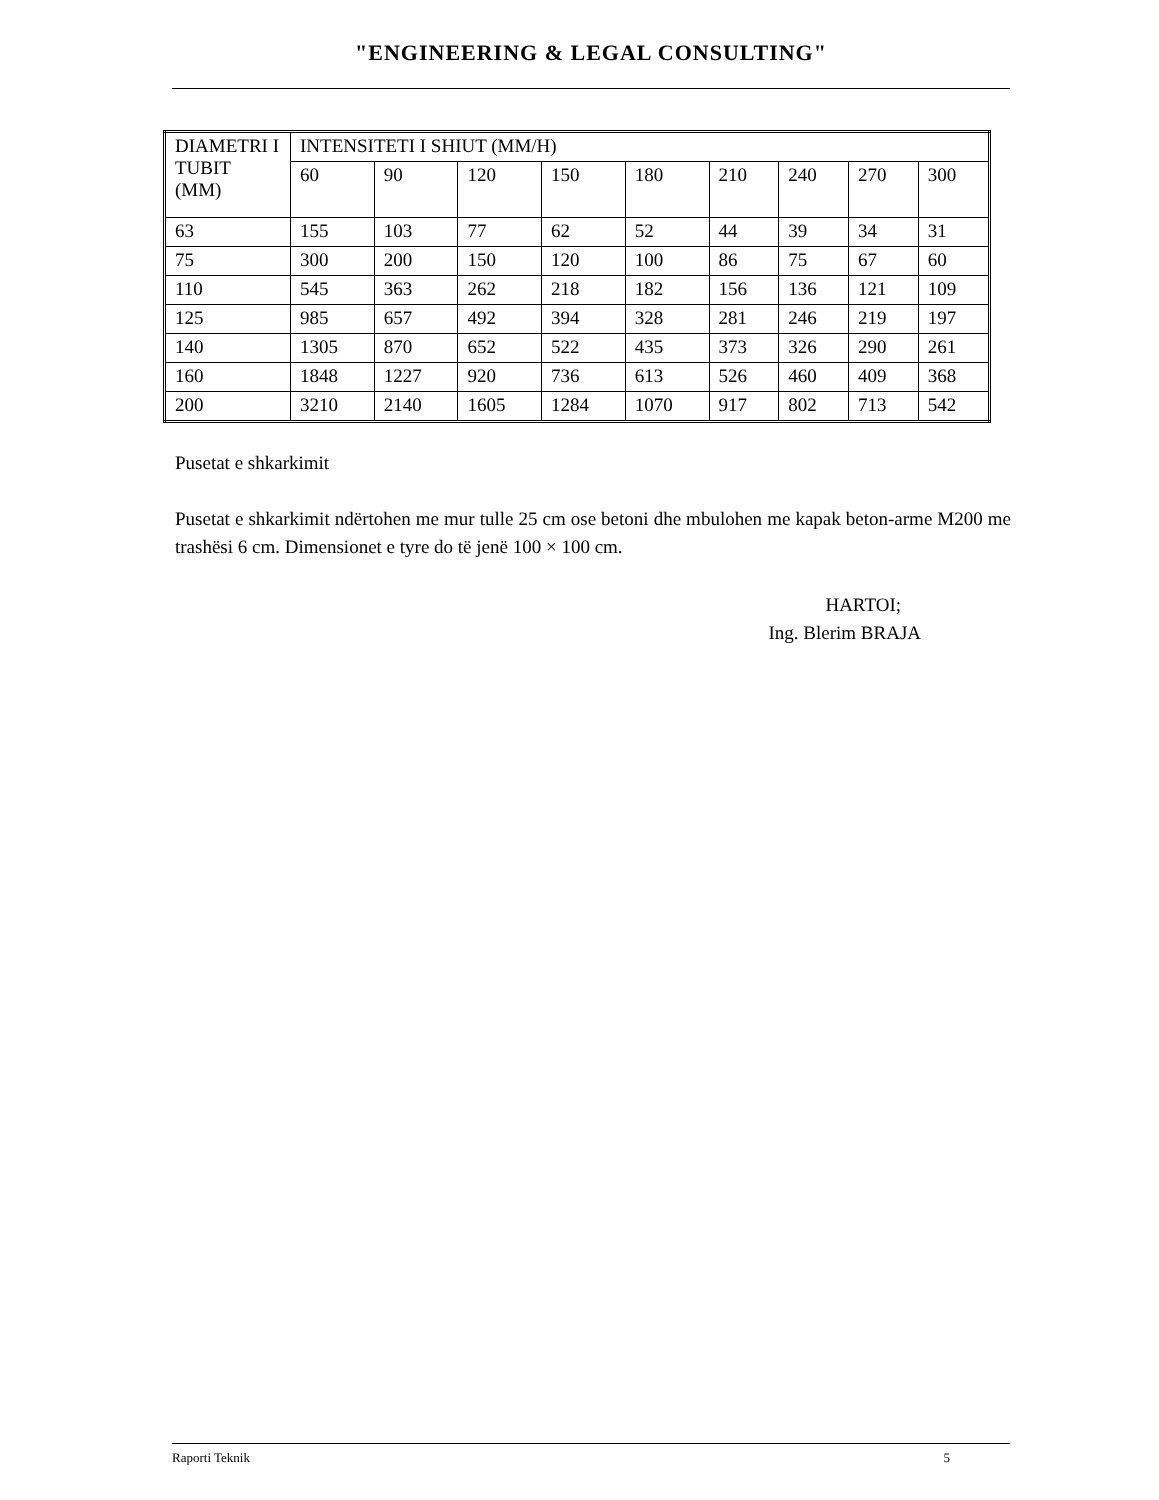"ENGINEERING & LEGAL CONSULTING"
| DIAMETRI I TUBIT (MM) | INTENSITETI I SHIUT (MM/H) | | | | | | | | |
| | 60 | 90 | 120 | 150 | 180 | 210 | 240 | 270 | 300 |
| 63 | 155 | 103 | 77 | 62 | 52 | 44 | 39 | 34 | 31 |
| 75 | 300 | 200 | 150 | 120 | 100 | 86 | 75 | 67 | 60 |
| 110 | 545 | 363 | 262 | 218 | 182 | 156 | 136 | 121 | 109 |
| 125 | 985 | 657 | 492 | 394 | 328 | 281 | 246 | 219 | 197 |
| 140 | 1305 | 870 | 652 | 522 | 435 | 373 | 326 | 290 | 261 |
| 160 | 1848 | 1227 | 920 | 736 | 613 | 526 | 460 | 409 | 368 |
| 200 | 3210 | 2140 | 1605 | 1284 | 1070 | 917 | 802 | 713 | 542 |
Pusetat e shkarkimit
Pusetat e shkarkimit ndërtohen me mur tulle 25 cm ose betoni dhe mbulohen me kapak beton-arme M200 me trashësi 6 cm. Dimensionet e tyre do të jenë 100 × 100 cm.
HARTOI;
Ing. Blerim BRAJA
Raporti Teknik 5